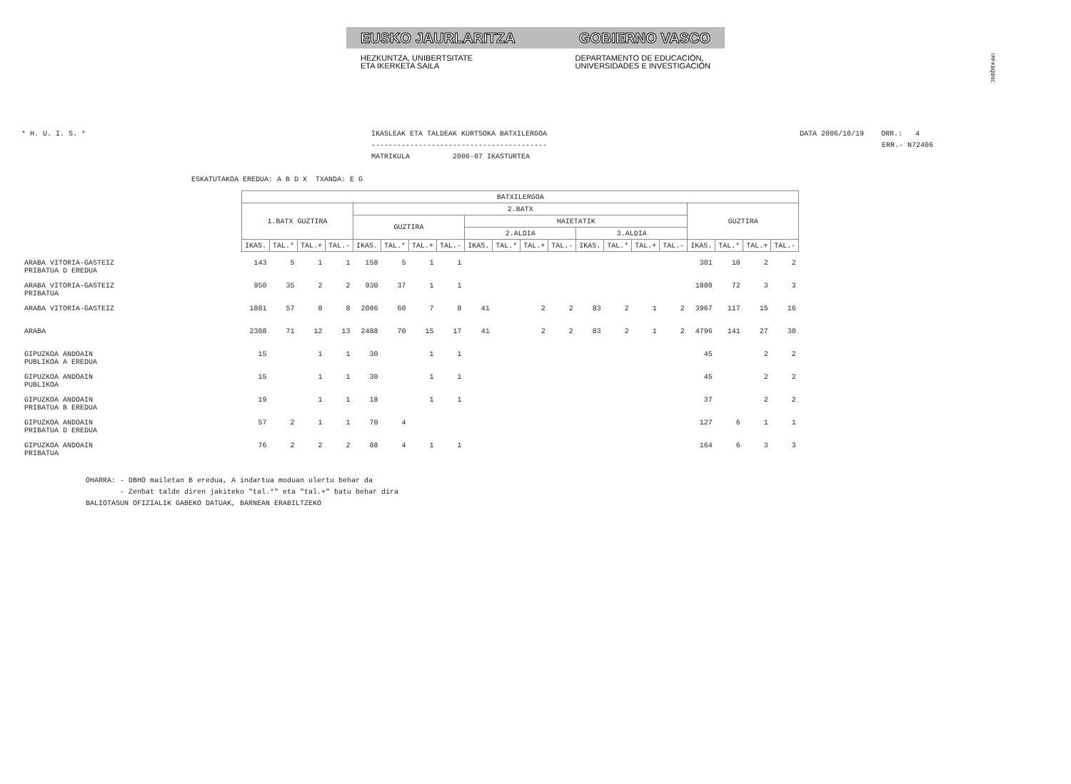EUSKO JAURLARITZA GOBIERNO VASCO
HEZKUNTZA, UNIBERTSITATE
ETA IKERKETA SAILA
DEPARTAMENTO DE EDUCACIÓN,
UNIVERSIDADES E INVESTIGACIÓN
!MFKBQ$NC
* H. U. I. S. * IKASLEAK ETA TALDEAK KURTSOKA BATXILERGOA
-----------------------------------------
MATRIKULA 2006-07 IKASTURTEA
DATA 2006/10/19 ORR.: 4
ERR.- N72406
ESKATUTAKOA EREDUA: A B D X TXANDA: E G
| | BATXILERGOA | | | | | | | | | | | | | | | | | | | |
| | 1.BATX GUZTIRA | | | | 2.BATX | | | | | | | | | | | | GUZTIRA | | | |
| | | | | | GUZTIRA | | | | HAIETATIK | | | | | | | | | | | |
| | | | | | | | | | 2.ALDIA | | | | 3.ALDIA | | | | | | | |
| | IKAS. | TAL.* | TAL.+ | TAL.- | IKAS. | TAL.* | TAL.+ | TAL.- | IKAS. | TAL.* | TAL.+ | TAL.- | IKAS. | TAL.* | TAL.+ | TAL.- | IKAS. | TAL.* | TAL.+ | TAL.- |
| ARABA VITORIA-GASTEIZ PRIBATUA D EREDUA | 143 | 5 | 1 | 1 | 158 | 5 | 1 | 1 | | | | | | | | | 301 | 10 | 2 | 2 |
| ARABA VITORIA-GASTEIZ PRIBATUA | 950 | 35 | 2 | 2 | 930 | 37 | 1 | 1 | | | | | | | | | 1880 | 72 | 3 | 3 |
| ARABA VITORIA-GASTEIZ | 1881 | 57 | 8 | 8 | 2086 | 60 | 7 | 8 | 41 | | 2 | 2 | 83 | 2 | 1 | 2 | 3967 | 117 | 15 | 16 |
| ARABA | 2308 | 71 | 12 | 13 | 2488 | 70 | 15 | 17 | 41 | | 2 | 2 | 83 | 2 | 1 | 2 | 4796 | 141 | 27 | 30 |
| GIPUZKOA ANDOAIN PUBLIKOA A EREDUA | 15 | | 1 | 1 | 30 | | 1 | 1 | | | | | | | | | 45 | | 2 | 2 |
| GIPUZKOA ANDOAIN PUBLIKOA | 15 | | 1 | 1 | 30 | | 1 | 1 | | | | | | | | | 45 | | 2 | 2 |
| GIPUZKOA ANDOAIN PRIBATUA B EREDUA | 19 | | 1 | 1 | 18 | | 1 | 1 | | | | | | | | | 37 | | 2 | 2 |
| GIPUZKOA ANDOAIN PRIBATUA D EREDUA | 57 | 2 | 1 | 1 | 70 | 4 | | | | | | | | | | | 127 | 6 | 1 | 1 |
| GIPUZKOA ANDOAIN PRIBATUA | 76 | 2 | 2 | 2 | 88 | 4 | 1 | 1 | | | | | | | | | 164 | 6 | 3 | 3 |
OHARRA: - DBHO mailetan B eredua, A indartua moduan ulertu behar da - Zenbat talde diren jakiteko "tal.*" eta "tal.+" batu behar dira BALIOTASUN OFIZIALIK GABEKO DATUAK, BARNEAN ERABILTZEKO